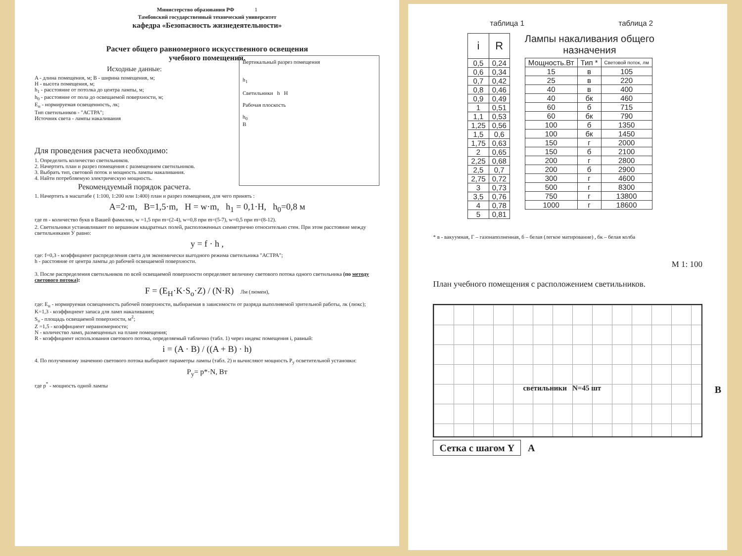Министерство образования РФ 1
Тамбовский государственный технический университет
кафедра «Безопасность жизнедеятельности»
Расчет общего равномерного искусственного освещения
учебного помещения.
Вертикальный разрез помещения
h<sub>1</sub>
Светильники h H
Рабочая плоскость
h<sub>0</sub>
B
Исходные данные:
A - длина помещения, м; B - ширина помещения, м;
H - высота помещения, м;
h<sub>1</sub> - расстояние от потолка до центра лампы, м;
h<sub>0</sub> - расстояние от пола до освещаемой поверхности, м;
E<sub>н</sub> - нормируемая освещенность, лк;
Тип светильников - "АСТРА";
Источник света - лампы накаливания
Для проведения расчета необходимо:
1. Определить количество светильников.
2. Начертить план и разрез помещения с размещением светильников.
3. Выбрать тип, световой поток и мощность лампы накаливания.
4. Найти потребляемую электрическую мощность.
Рекомендуемый порядок расчета.
1. Начертить в масштабе ( 1:100, 1:200 или 1:400) план и разрез помещения, для чего принять :
A=2·m, B=1,5·m, H = w·m, h<sub>1</sub> = 0,1·H, h<sub>0</sub>=0,8 м
где m - количество букв в Вашей фамилии, w =1,5 при m=(2-4), w=0,8 при m=(5-7), w=0,5 при m=(8-12).
2. Светильники устанавливают по вершинам квадратных полей, расположенных симметрично относительно стен. При этом расстояние между светильниками У равно:
y = f · h ,
где: f=0,3 - коэффициент распределения света для экономически выгодного режима светильника "АСТРА";
h - расстояние от центра лампы до рабочей освещаемой поверхности.
3. После распределения светильников по всей освещаемой поверхности определяют величину светового потока одного светильника (по методу светового потока):
F = (E<sub>H</sub>·K·S<sub>o</sub>·Z) / (N·R) Лм (люмен),
где: E<sub>н</sub> - нормируемая освещенность рабочей поверхности, выбираемая в зависимости от разряда выполняемой зрительной работы, лк (люкс);
K=1,3 - коэффициент запаса для ламп накаливания;
S<sub>o</sub> - площадь освещаемой поверхности, м<sup>2</sup>;
Z =1,5 - коэффициент неравномерности;
N - количество ламп, размещенных на плане помещения;
R - коэффициент использования светового потока, определяемый таблично (табл. 1) через индекс помещения i, равный:
i = (A · B) / ((A + B) · h)
4. По полученному значению светового потока выбирают параметры лампы (табл. 2) и вычисляют мощность P<sub>у</sub> осветительной установки:
P<sub>у</sub>= p*·N, Вт
где p<sup>*</sup> - мощность одной лампы
таблица 1 таблица 2
| i | R |
| --- | --- |
| 0,5 | 0,24 |
| 0,6 | 0,34 |
| 0,7 | 0,42 |
| 0,8 | 0,46 |
| 0,9 | 0,49 |
| 1 | 0,51 |
| 1,1 | 0,53 |
| 1,25 | 0,56 |
| 1,5 | 0,6 |
| 1,75 | 0,63 |
| 2 | 0,65 |
| 2,25 | 0,68 |
| 2,5 | 0,7 |
| 2,75 | 0,72 |
| 3 | 0,73 |
| 3,5 | 0,76 |
| 4 | 0,78 |
| 5 | 0,81 |
Лампы накаливания общего
назначения
| Мощность.Вт | Тип * | Световой поток, лм |
| --- | --- | --- |
| 15 | в | 105 |
| 25 | в | 220 |
| 40 | в | 400 |
| 40 | бк | 460 |
| 60 | б | 715 |
| 60 | бк | 790 |
| 100 | б | 1350 |
| 100 | бк | 1450 |
| 150 | г | 2000 |
| 150 | б | 2100 |
| 200 | г | 2800 |
| 200 | б | 2900 |
| 300 | г | 4600 |
| 500 | г | 8300 |
| 750 | г | 13800 |
| 1000 | г | 18600 |
* в - вакуумная, Г – газонаполненная, б – белая (легкое матирование) , бк – белая колба
М 1: 100
План учебного помещения с расположением светильников.
светильники N=45 шт B
Сетка с шагом Y A